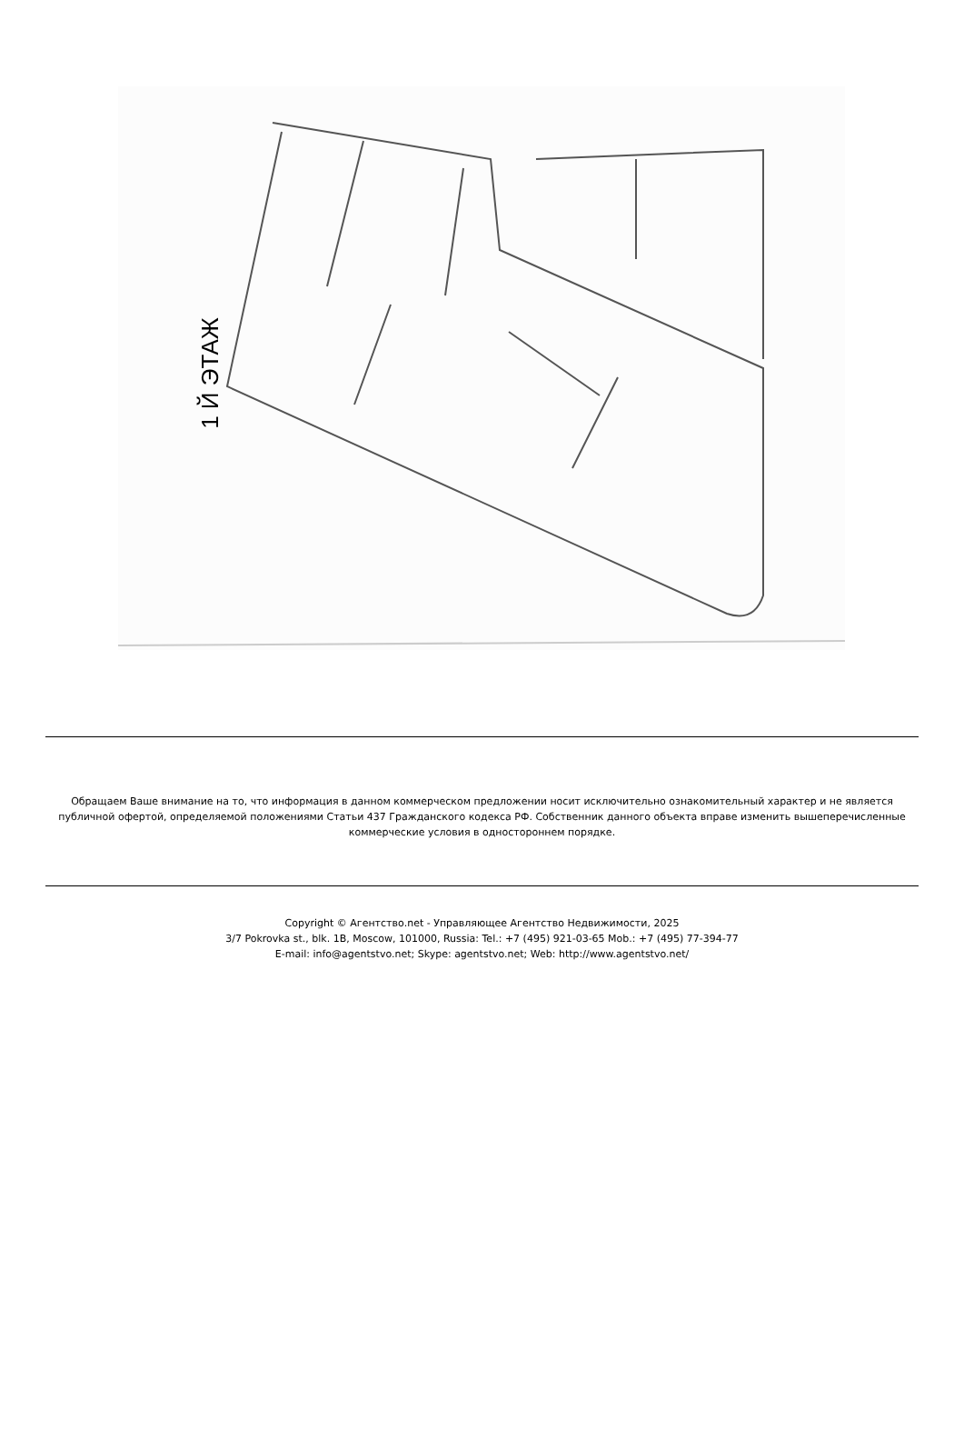1 Й ЭТАЖ
Обращаем Ваше внимание на то, что информация в данном коммерческом предложении носит исключительно ознакомительный характер и не является публичной офертой, определяемой положениями Статьи 437 Гражданского кодекса РФ. Собственник данного объекта вправе изменить вышеперечисленные коммерческие условия в одностороннем порядке.
Copyright © Агентство.net - Управляющее Агентство Недвижимости, 2025
3/7 Pokrovka st., blk. 1B, Moscow, 101000, Russia: Tel.: +7 (495) 921-03-65 Mob.: +7 (495) 77-394-77
E-mail: info@agentstvo.net; Skype: agentstvo.net; Web: http://www.agentstvo.net/